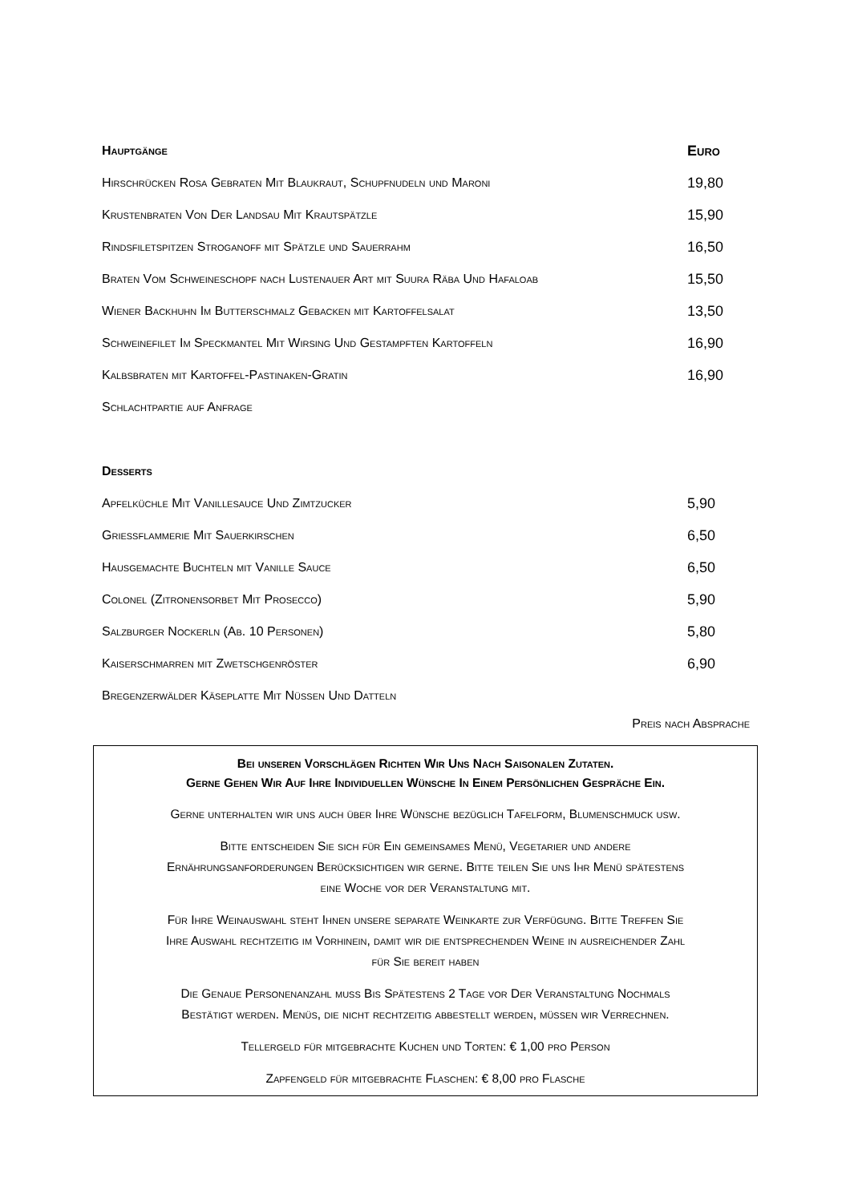| Hauptgänge | Euro |
| --- | --- |
| Hirschrücken Rosa Gebraten Mit Blaukraut, Schupfnudeln und Maroni | 19,80 |
| Krustenbraten Von Der Landsau Mit Krautspätzle | 15,90 |
| Rindsfiletspitzen Stroganoff mit Spätzle und Sauerrahm | 16,50 |
| Braten Vom Schweineschopf nach Lustenauer Art mit Suura Räba Und Hafaloab | 15,50 |
| Wiener Backhuhn Im Butterschmalz Gebacken mit Kartoffelsalat | 13,50 |
| Schweinefilet Im Speckmantel Mit Wirsing Und Gestampften Kartoffeln | 16,90 |
| Kalbsbraten mit Kartoffel-Pastinaken-Gratin | 16,90 |
| Schlachtpartie auf Anfrage | |
| Desserts | |
| Apfelküchle Mit Vanillesauce Und Zimtzucker | 5,90 |
| Grießflammerie Mit Sauerkirschen | 6,50 |
| Hausgemachte Buchteln mit Vanille Sauce | 6,50 |
| Colonel (Zitronensorbet Mit Prosecco) | 5,90 |
| Salzburger Nockerln (Ab. 10 Personen) | 5,80 |
| Kaiserschmarren mit Zwetschgenröster | 6,90 |
| Bregenzerwälder Käseplatte Mit Nüssen Und Datteln | |
Preis nach Absprache
Bei unseren Vorschlägen Richten Wir Uns Nach Saisonalen Zutaten.
Gerne Gehen Wir Auf Ihre Individuellen Wünsche In Einem Persönlichen Gespräche Ein.
Gerne unterhalten wir uns auch über Ihre Wünsche bezüglich Tafelform, Blumenschmuck usw.
Bitte entscheiden Sie sich für Ein gemeinsames Menü, Vegetarier und andere
Ernährungsanforderungen Berücksichtigen wir gerne. Bitte teilen Sie uns Ihr Menü spätestens
eine Woche vor der Veranstaltung mit.
Für Ihre Weinauswahl steht Ihnen unsere separate Weinkarte zur Verfügung. Bitte Treffen Sie
Ihre Auswahl rechtzeitig im Vorhinein, damit wir die entsprechenden Weine in ausreichender Zahl
für Sie bereit haben
Die Genaue Personenanzahl muss Bis Spätestens 2 Tage vor Der Veranstaltung Nochmals
Bestätigt werden. Menüs, die nicht rechtzeitig abbestellt werden, müssen wir Verrechnen.
Tellergeld für mitgebrachte Kuchen und Torten: € 1,00 pro Person
Zapfengeld für mitgebrachte Flaschen: € 8,00 pro Flasche